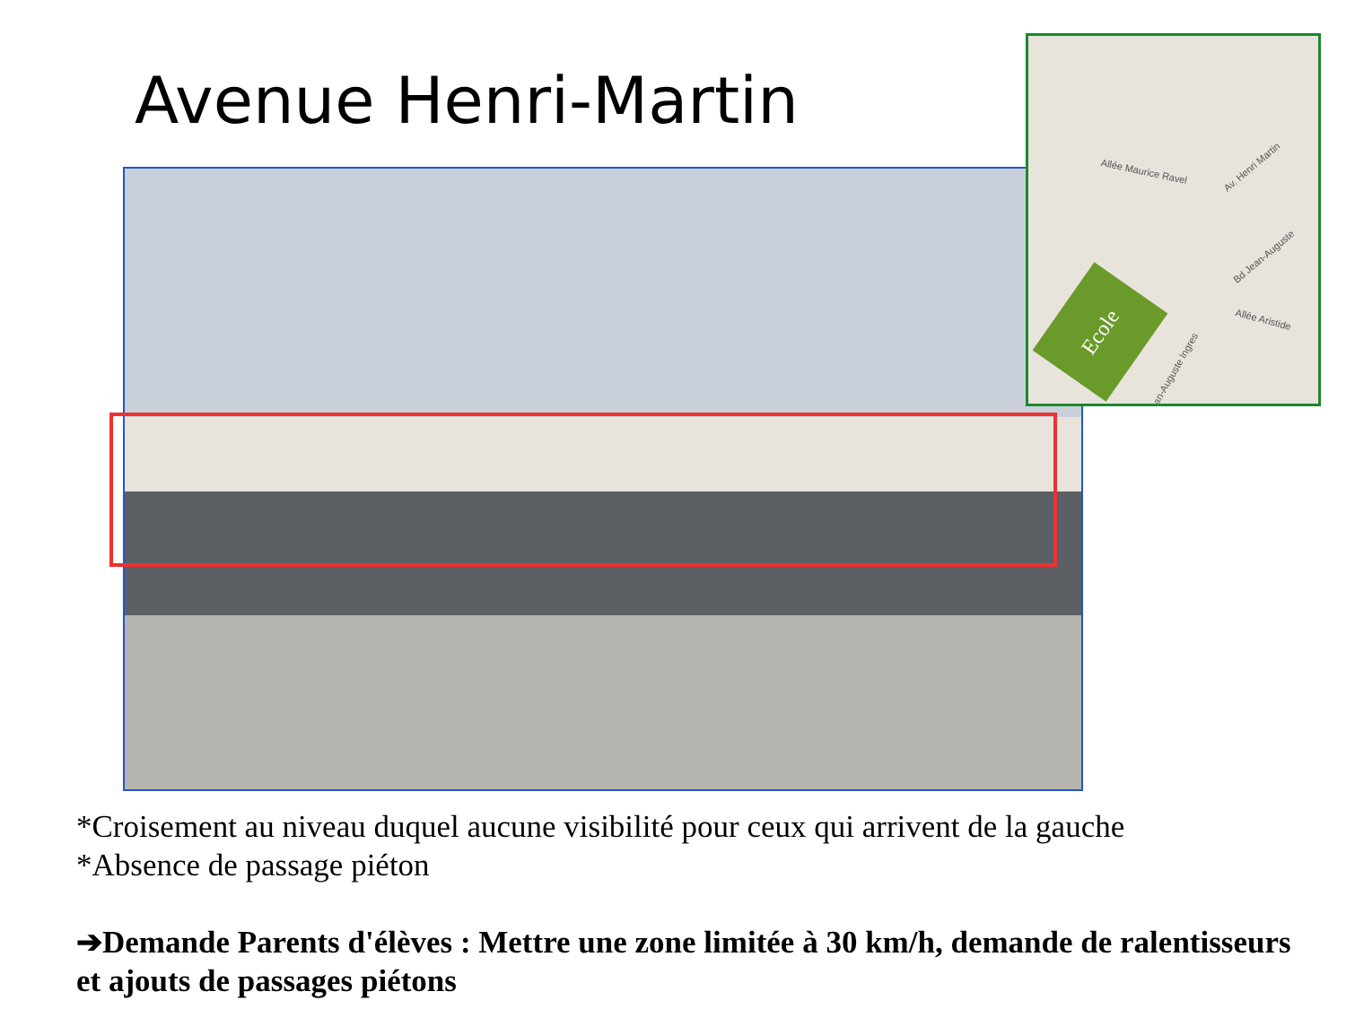Avenue Henri-Martin
Allée Maurice Ravel Av. Henri Martin
Bd Jean-Auguste
Allée Aristide
Jean-Auguste Ingres
Ecole
*Croisement au niveau duquel aucune visibilité pour ceux qui arrivent de la gauche
*Absence de passage piéton
➔Demande Parents d'élèves : Mettre une zone limitée à 30 km/h, demande de ralentisseurs et ajouts de passages piétons